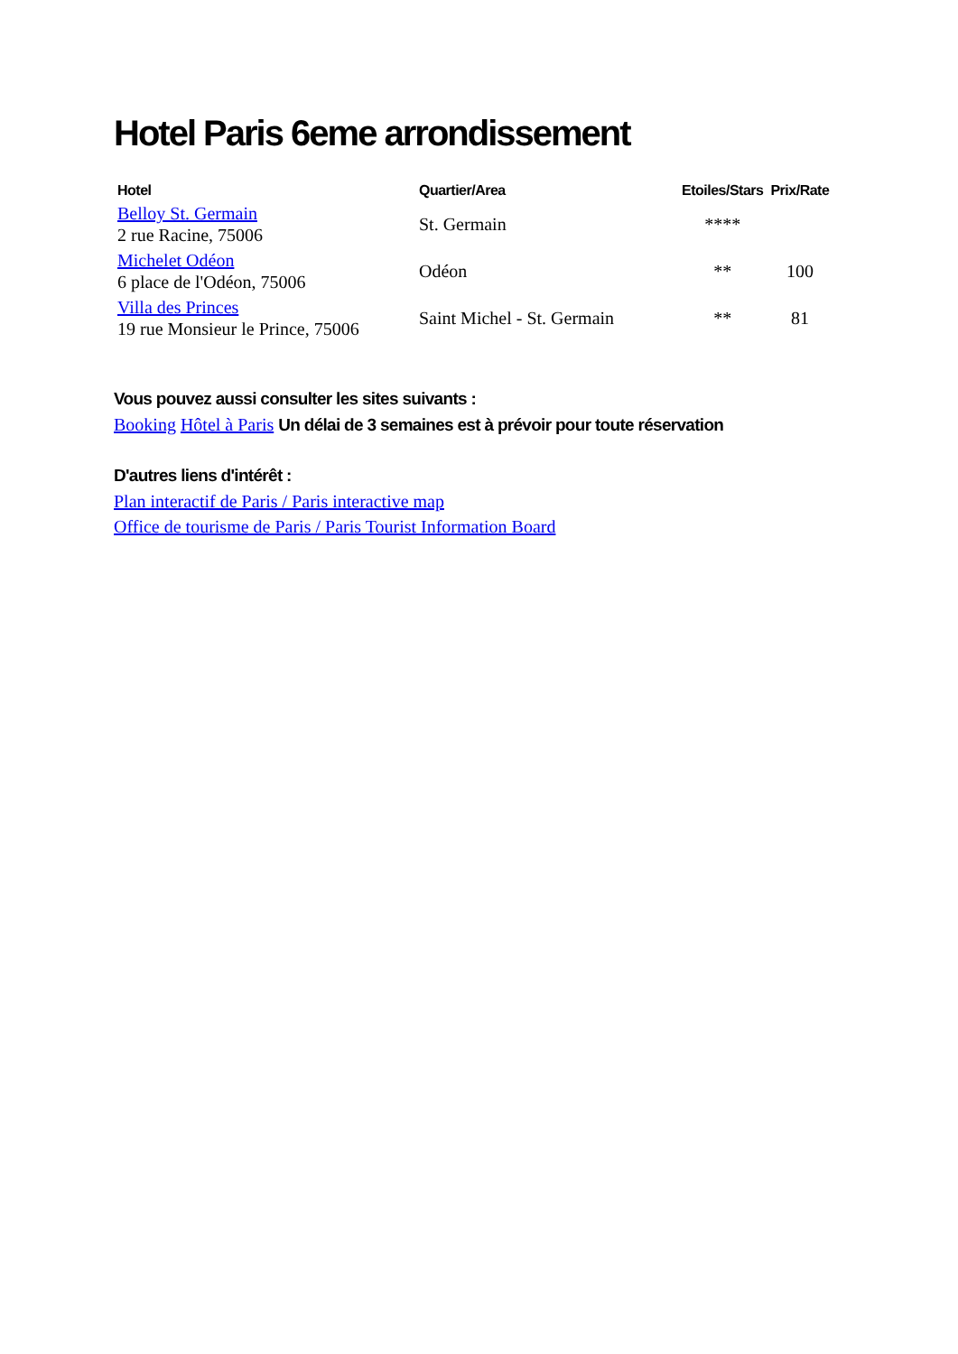Hotel Paris 6eme arrondissement
| Hotel | Quartier/Area | Etoiles/Stars | Prix/Rate |
| --- | --- | --- | --- |
| Belloy St. Germain 2 rue Racine, 75006 | St. Germain | **** | |
| Michelet Odéon 6 place de l'Odéon, 75006 | Odéon | ** | 100 |
| Villa des Princes 19 rue Monsieur le Prince, 75006 | Saint Michel - St. Germain | ** | 81 |
Vous pouvez aussi consulter les sites suivants :
Booking Hôtel à Paris Un délai de 3 semaines est à prévoir pour toute réservation
D'autres liens d'intérêt :
Plan interactif de Paris / Paris interactive map
Office de tourisme de Paris / Paris Tourist Information Board